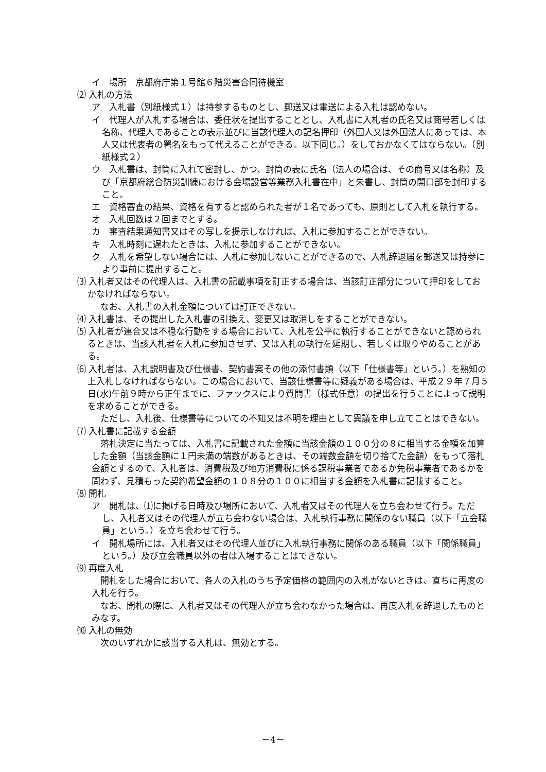イ　場所　京都府庁第１号館６階災害合同待機室
⑵ 入札の方法
ア　入札書（別紙様式１）は持参するものとし、郵送又は電送による入札は認めない。
イ　代理人が入札する場合は、委任状を提出することとし、入札書に入札者の氏名又は商号若しくは名称、代理人であることの表示並びに当該代理人の記名押印（外国人又は外国法人にあっては、本人又は代表者の署名をもって代えることができる。以下同じ。）をしておかなくてはならない。（別紙様式２）
ウ　入札書は、封筒に入れて密封し、かつ、封筒の表に氏名（法人の場合は、その商号又は名称）及び「京都府総合防災訓練における会場設営等業務入札書在中」と朱書し、封筒の開口部を封印すること。
エ　資格審査の結果、資格を有すると認められた者が１名であっても、原則として入札を執行する。
オ　入札回数は２回までとする。
カ　審査結果通知書又はその写しを提示しなければ、入札に参加することができない。
キ　入札時刻に遅れたときは、入札に参加することができない。
ク　入札を希望しない場合には、入札に参加しないことができるので、入札辞退届を郵送又は持参により事前に提出すること。
⑶ 入札者又はその代理人は、入札書の記載事項を訂正する場合は、当該訂正部分について押印をしておかなければならない。
　なお、入札書の入札金額については訂正できない。
⑷ 入札書は、その提出した入札書の引換え、変更又は取消しをすることができない。
⑸ 入札者が連合又は不穏な行動をする場合において、入札を公平に執行することができないと認められるときは、当該入札者を入札に参加させず、又は入札の執行を延期し、若しくは取りやめることがある。
⑹ 入札者は、入札説明書及び仕様書、契約書案その他の添付書類（以下「仕様書等」という。）を熟知の上入札しなければならない。この場合において、当該仕様書等に疑義がある場合は、平成２９年７月５日(水)午前９時から正午までに、ファックスにより質問書（様式任意）の提出を行うことによって説明を求めることができる。
　ただし、入札後、仕様書等についての不知又は不明を理由として異議を申し立てことはできない。
⑺ 入札書に記載する金額
　落札決定に当たっては、入札書に記載された金額に当該金額の１００分の８に相当する金額を加算した金額（当該金額に１円未満の端数があるときは、その端数金額を切り捨てた金額）をもって落札金額とするので、入札者は、消費税及び地方消費税に係る課税事業者であるか免税事業者であるかを問わず、見積もった契約希望金額の１０８分の１００に相当する金額を入札書に記載すること。
⑻ 開札
ア　開札は、⑴に掲げる日時及び場所において、入札者又はその代理人を立ち会わせて行う。ただし、入札者又はその代理人が立ち会わない場合は、入札執行事務に関係のない職員（以下「立会職員」という。）を立ち会わせて行う。
イ　開札場所には、入札者又はその代理人並びに入札執行事務に関係のある職員（以下「関係職員」という。）及び立会職員以外の者は入場することはできない。
⑼ 再度入札
　開札をした場合において、各人の入札のうち予定価格の範囲内の入札がないときは、直ちに再度の入札を行う。
　なお、開札の際に、入札者又はその代理人が立ち会わなかった場合は、再度入札を辞退したものとみなす。
⑽ 入札の無効
　次のいずれかに該当する入札は、無効とする。
－4－